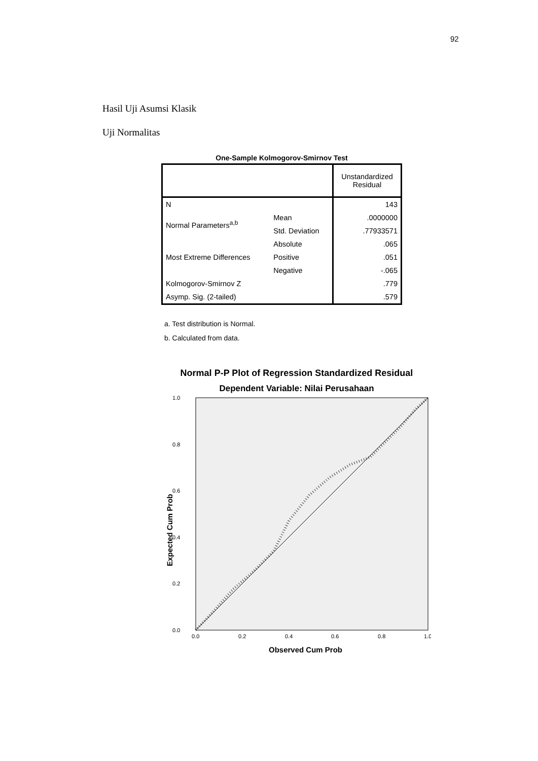92
Hasil Uji Asumsi Klasik
Uji Normalitas
One-Sample Kolmogorov-Smirnov Test
| | | Unstandardized Residual |
| --- | --- | --- |
| N | | 143 |
| Normal Parameters<sup>a,b</sup> | Mean | .0000000 |
| | Std. Deviation | .77933571 |
| Most Extreme Differences | Absolute | .065 |
| | Positive | .051 |
| | Negative | -.065 |
| Kolmogorov-Smirnov Z | | .779 |
| Asymp. Sig. (2-tailed) | | .579 |
a. Test distribution is Normal.
b. Calculated from data.
Normal P-P Plot of Regression Standardized Residual
Dependent Variable: Nilai Perusahaan
1.0
0.8
0.6
0.4
0.2
0.0
0.0
0.2
0.4
0.6
0.8
1.0
Observed Cum Prob
Expected Cum Prob